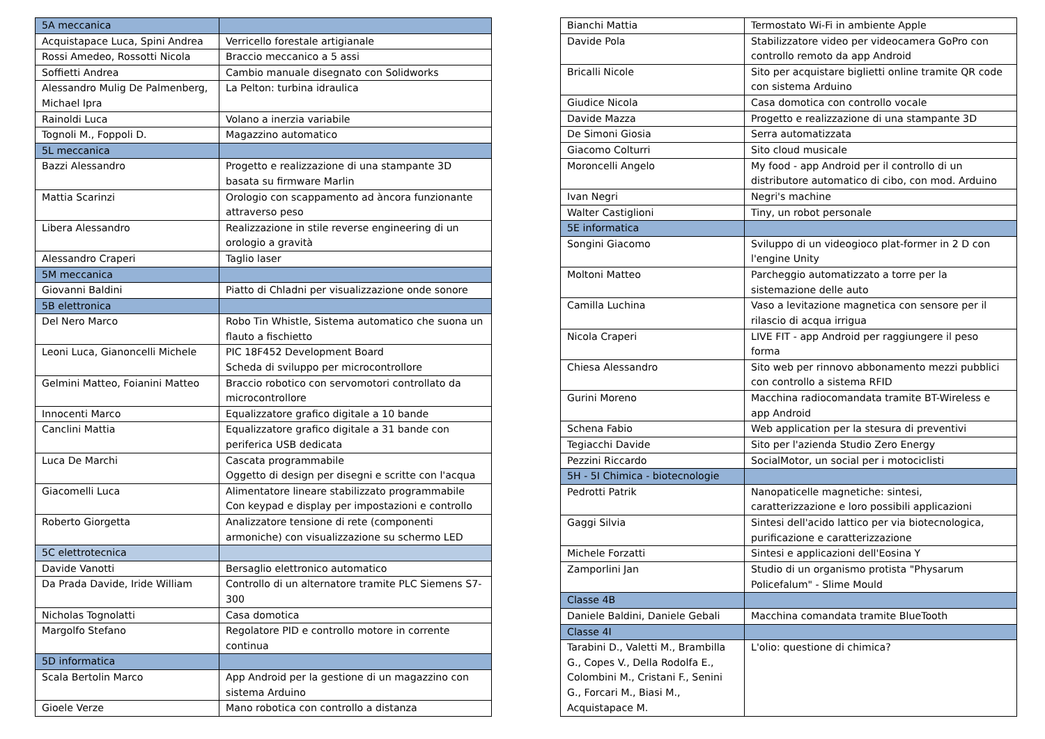| 5A meccanica | |
| Acquistapace Luca, Spini Andrea | Verricello forestale artigianale |
| Rossi Amedeo, Rossotti Nicola | Braccio meccanico a 5 assi |
| Soffietti Andrea | Cambio manuale disegnato con Solidworks |
| Alessandro Mulig De Palmenberg, Michael Ipra | La Pelton: turbina idraulica |
| Rainoldi Luca | Volano a inerzia variabile |
| Tognoli M., Foppoli D. | Magazzino automatico |
| 5L meccanica | |
| Bazzi Alessandro | Progetto e realizzazione di una stampante 3D basata su firmware Marlin |
| Mattia Scarinzi | Orologio con scappamento ad àncora funzionante attraverso peso |
| Libera Alessandro | Realizzazione in stile reverse engineering di un orologio a gravità |
| Alessandro Craperi | Taglio laser |
| 5M meccanica | |
| Giovanni Baldini | Piatto di Chladni per visualizzazione onde sonore |
| 5B elettronica | |
| Del Nero Marco | Robo Tin Whistle, Sistema automatico che suona un flauto a fischietto |
| Leoni Luca, Gianoncelli Michele | PIC 18F452 Development Board Scheda di sviluppo per microcontrollore |
| Gelmini Matteo, Foianini Matteo | Braccio robotico con servomotori controllato da microcontrollore |
| Innocenti Marco | Equalizzatore grafico digitale a 10 bande |
| Canclini Mattia | Equalizzatore grafico digitale a 31 bande con periferica USB dedicata |
| Luca De Marchi | Cascata programmabile Oggetto di design per disegni e scritte con l'acqua |
| Giacomelli Luca | Alimentatore lineare stabilizzato programmabile Con keypad e display per impostazioni e controllo |
| Roberto Giorgetta | Analizzatore tensione di rete (componenti armoniche) con visualizzazione su schermo LED |
| 5C elettrotecnica | |
| Davide Vanotti | Bersaglio elettronico automatico |
| Da Prada Davide, Iride William | Controllo di un alternatore tramite PLC Siemens S7-300 |
| Nicholas Tognolatti | Casa domotica |
| Margolfo Stefano | Regolatore PID e controllo motore in corrente continua |
| 5D informatica | |
| Scala Bertolin Marco | App Android per la gestione di un magazzino con sistema Arduino |
| Gioele Verze | Mano robotica con controllo a distanza |
| Bianchi Mattia | Termostato Wi-Fi in ambiente Apple |
| Davide Pola | Stabilizzatore video per videocamera GoPro con controllo remoto da app Android |
| Bricalli Nicole | Sito per acquistare biglietti online tramite QR code con sistema Arduino |
| Giudice Nicola | Casa domotica con controllo vocale |
| Davide Mazza | Progetto e realizzazione di una stampante 3D |
| De Simoni Giosia | Serra automatizzata |
| Giacomo Colturri | Sito cloud musicale |
| Moroncelli Angelo | My food - app Android per il controllo di un distributore automatico di cibo, con mod. Arduino |
| Ivan Negri | Negri's machine |
| Walter Castiglioni | Tiny, un robot personale |
| 5E informatica | |
| Songini Giacomo | Sviluppo di un videogioco plat-former in 2 D con l'engine Unity |
| Moltoni Matteo | Parcheggio automatizzato a torre per la sistemazione delle auto |
| Camilla Luchina | Vaso a levitazione magnetica con sensore per il rilascio di acqua irrigua |
| Nicola Craperi | LIVE FIT - app Android per raggiungere il peso forma |
| Chiesa Alessandro | Sito web per rinnovo abbonamento mezzi pubblici con controllo a sistema RFID |
| Gurini Moreno | Macchina radiocomandata tramite BT-Wireless e app Android |
| Schena Fabio | Web application per la stesura di preventivi |
| Tegiacchi Davide | Sito per l'azienda Studio Zero Energy |
| Pezzini Riccardo | SocialMotor, un social per i motociclisti |
| 5H - 5I Chimica - biotecnologie | |
| Pedrotti Patrik | Nanopaticelle magnetiche: sintesi, caratterizzazione e loro possibili applicazioni |
| Gaggi Silvia | Sintesi dell'acido lattico per via biotecnologica, purificazione e caratterizzazione |
| Michele Forzatti | Sintesi e applicazioni dell'Eosina Y |
| Zamporlini Jan | Studio di un organismo protista "Physarum Policefalum" - Slime Mould |
| Classe 4B | |
| Daniele Baldini, Daniele Gebali | Macchina comandata tramite BlueTooth |
| Classe 4I | |
| Tarabini D., Valetti M., Brambilla G., Copes V., Della Rodolfa E., Colombini M., Cristani F., Senini G., Forcari M., Biasi M., Acquistapace M. | L'olio: questione di chimica? |